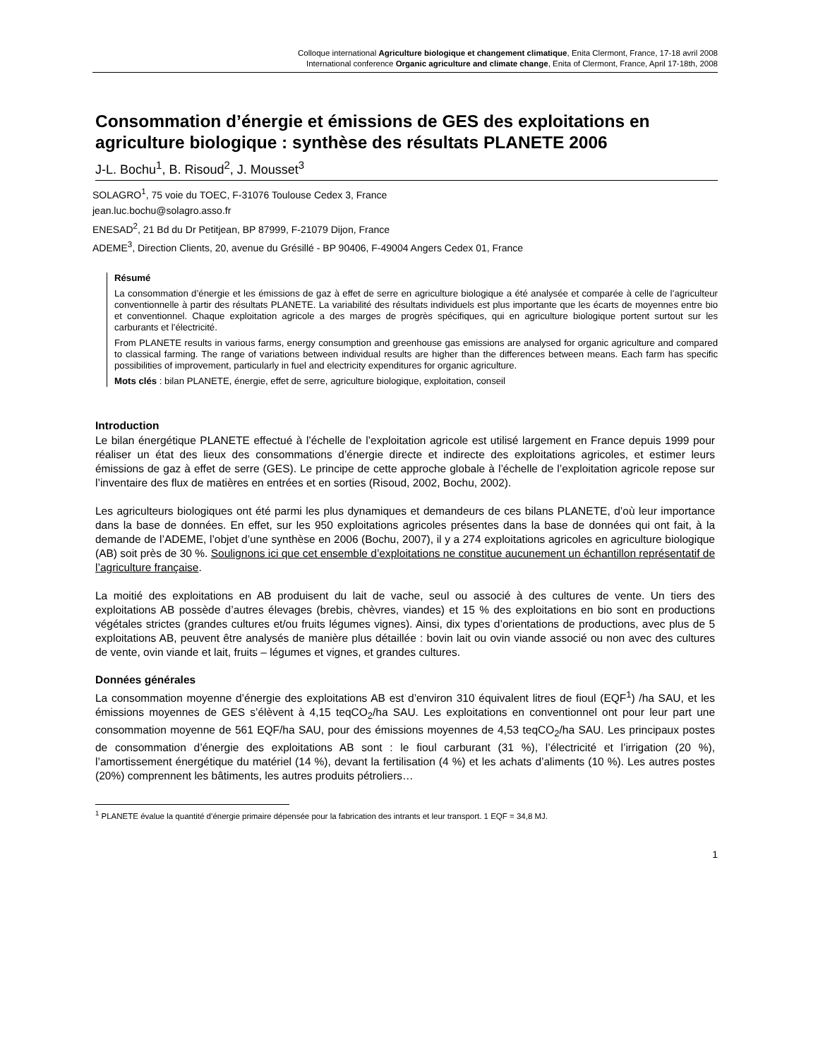Colloque international Agriculture biologique et changement climatique, Enita Clermont, France, 17-18 avril 2008
International conference Organic agriculture and climate change, Enita of Clermont, France, April 17-18th, 2008
Consommation d’énergie et émissions de GES des exploitations en agriculture biologique : synthèse des résultats PLANETE 2006
J-L. Bochu<sup>1</sup>, B. Risoud<sup>2</sup>, J. Mousset<sup>3</sup>
SOLAGRO<sup>1</sup>, 75 voie du TOEC, F-31076 Toulouse Cedex 3, France
jean.luc.bochu@solagro.asso.fr
ENESAD<sup>2</sup>, 21 Bd du Dr Petitjean, BP 87999, F-21079 Dijon, France
ADEME<sup>3</sup>, Direction Clients, 20, avenue du Grésillé - BP 90406, F-49004 Angers Cedex 01, France
Résumé
La consommation d’énergie et les émissions de gaz à effet de serre en agriculture biologique a été analysée et comparée à celle de l’agriculteur conventionnelle à partir des résultats PLANETE. La variabilité des résultats individuels est plus importante que les écarts de moyennes entre bio et conventionnel. Chaque exploitation agricole a des marges de progrès spécifiques, qui en agriculture biologique portent surtout sur les carburants et l’électricité.
From PLANETE results in various farms, energy consumption and greenhouse gas emissions are analysed for organic agriculture and compared to classical farming. The range of variations between individual results are higher than the differences between means. Each farm has specific possibilities of improvement, particularly in fuel and electricity expenditures for organic agriculture.
Mots clés : bilan PLANETE, énergie, effet de serre, agriculture biologique, exploitation, conseil
Introduction
Le bilan énergétique PLANETE effectué à l’échelle de l’exploitation agricole est utilisé largement en France depuis 1999 pour réaliser un état des lieux des consommations d’énergie directe et indirecte des exploitations agricoles, et estimer leurs émissions de gaz à effet de serre (GES). Le principe de cette approche globale à l’échelle de l’exploitation agricole repose sur l’inventaire des flux de matières en entrées et en sorties (Risoud, 2002, Bochu, 2002).
Les agriculteurs biologiques ont été parmi les plus dynamiques et demandeurs de ces bilans PLANETE, d’où leur importance dans la base de données. En effet, sur les 950 exploitations agricoles présentes dans la base de données qui ont fait, à la demande de l’ADEME, l’objet d’une synthèse en 2006 (Bochu, 2007), il y a 274 exploitations agricoles en agriculture biologique (AB) soit près de 30 %. Soulignons ici que cet ensemble d’exploitations ne constitue aucunement un échantillon représentatif de l’agriculture française.
La moitié des exploitations en AB produisent du lait de vache, seul ou associé à des cultures de vente. Un tiers des exploitations AB possède d’autres élevages (brebis, chèvres, viandes) et 15 % des exploitations en bio sont en productions végétales strictes (grandes cultures et/ou fruits légumes vignes). Ainsi, dix types d’orientations de productions, avec plus de 5 exploitations AB, peuvent être analysés de manière plus détaillée : bovin lait ou ovin viande associé ou non avec des cultures de vente, ovin viande et lait, fruits – légumes et vignes, et grandes cultures.
Données générales
La consommation moyenne d’énergie des exploitations AB est d’environ 310 équivalent litres de fioul (EQF<sup>1</sup>) /ha SAU, et les émissions moyennes de GES s’élèvent à 4,15 teqCO<sub>2</sub>/ha SAU. Les exploitations en conventionnel ont pour leur part une consommation moyenne de 561 EQF/ha SAU, pour des émissions moyennes de 4,53 teqCO<sub>2</sub>/ha SAU. Les principaux postes de consommation d’énergie des exploitations AB sont : le fioul carburant (31 %), l’électricité et l’irrigation (20 %), l’amortissement énergétique du matériel (14 %), devant la fertilisation (4 %) et les achats d’aliments (10 %). Les autres postes (20%) comprennent les bâtiments, les autres produits pétroliers…
<sup>1</sup> PLANETE évalue la quantité d’énergie primaire dépensée pour la fabrication des intrants et leur transport. 1 EQF = 34,8 MJ.
1